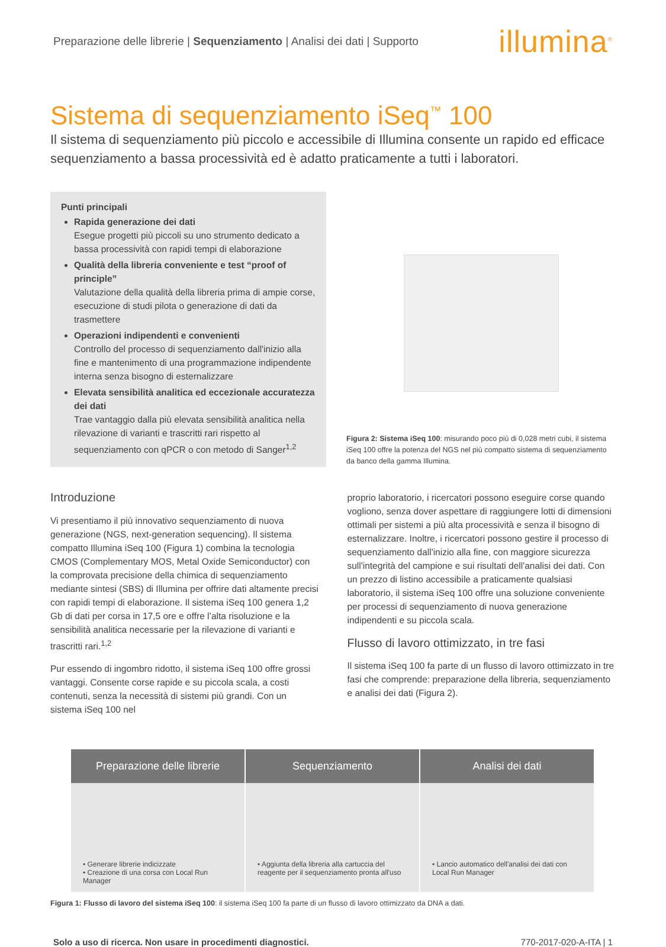Preparazione delle librerie | Sequenziamento | Analisi dei dati | Supporto illumina<sup>®</sup>
Sistema di sequenziamento iSeq<sup>™</sup> 100
Il sistema di sequenziamento più piccolo e accessibile di Illumina consente un rapido ed efficace sequenziamento a bassa processività ed è adatto praticamente a tutti i laboratori.
Punti principali
Rapida generazione dei dati
Esegue progetti più piccoli su uno strumento dedicato a bassa processività con rapidi tempi di elaborazione
Qualità della libreria conveniente e test “proof of principle”
Valutazione della qualità della libreria prima di ampie corse, esecuzione di studi pilota o generazione di dati da trasmettere
Operazioni indipendenti e convenienti
Controllo del processo di sequenziamento dall'inizio alla fine e mantenimento di una programmazione indipendente interna senza bisogno di esternalizzare
Elevata sensibilità analitica ed eccezionale accuratezza dei dati
Trae vantaggio dalla più elevata sensibilità analitica nella rilevazione di varianti e trascritti rari rispetto al sequenziamento con qPCR o con metodo di Sanger<sup>1,2</sup>
Figura 2: Sistema iSeq 100: misurando poco più di 0,028 metri cubi, il sistema iSeq 100 offre la potenza del NGS nel più compatto sistema di sequenziamento da banco della gamma Illumina.
Introduzione
Vi presentiamo il più innovativo sequenziamento di nuova generazione (NGS, next-generation sequencing). Il sistema compatto Illumina iSeq 100 (Figura 1) combina la tecnologia CMOS (Complementary MOS, Metal Oxide Semiconductor) con la comprovata precisione della chimica di sequenziamento mediante sintesi (SBS) di Illumina per offrire dati altamente precisi con rapidi tempi di elaborazione. Il sistema iSeq 100 genera 1,2 Gb di dati per corsa in 17,5 ore e offre l’alta risoluzione e la sensibilità analitica necessarie per la rilevazione di varianti e trascritti rari.<sup>1,2</sup>
Pur essendo di ingombro ridotto, il sistema iSeq 100 offre grossi vantaggi. Consente corse rapide e su piccola scala, a costi contenuti, senza la necessità di sistemi più grandi. Con un sistema iSeq 100 nel
proprio laboratorio, i ricercatori possono eseguire corse quando vogliono, senza dover aspettare di raggiungere lotti di dimensioni ottimali per sistemi a più alta processività e senza il bisogno di esternalizzare. Inoltre, i ricercatori possono gestire il processo di sequenziamento dall'inizio alla fine, con maggiore sicurezza sull'integrità del campione e sui risultati dell'analisi dei dati. Con un prezzo di listino accessibile a praticamente qualsiasi laboratorio, il sistema iSeq 100 offre una soluzione conveniente per processi di sequenziamento di nuova generazione indipendenti e su piccola scala.
Flusso di lavoro ottimizzato, in tre fasi
Il sistema iSeq 100 fa parte di un flusso di lavoro ottimizzato in tre fasi che comprende: preparazione della libreria, sequenziamento e analisi dei dati (Figura 2).
Preparazione delle librerie
• Generare librerie indicizzate
• Creazione di una corsa con Local Run Manager
Sequenziamento
• Aggiunta della libreria alla cartuccia del reagente per il sequenziamento pronta all'uso
Analisi dei dati
• Lancio automatico dell'analisi dei dati con Local Run Manager
Figura 1: Flusso di lavoro del sistema iSeq 100: il sistema iSeq 100 fa parte di un flusso di lavoro ottimizzato da DNA a dati.
Solo a uso di ricerca. Non usare in procedimenti diagnostici. 770-2017-020-A-ITA | 1